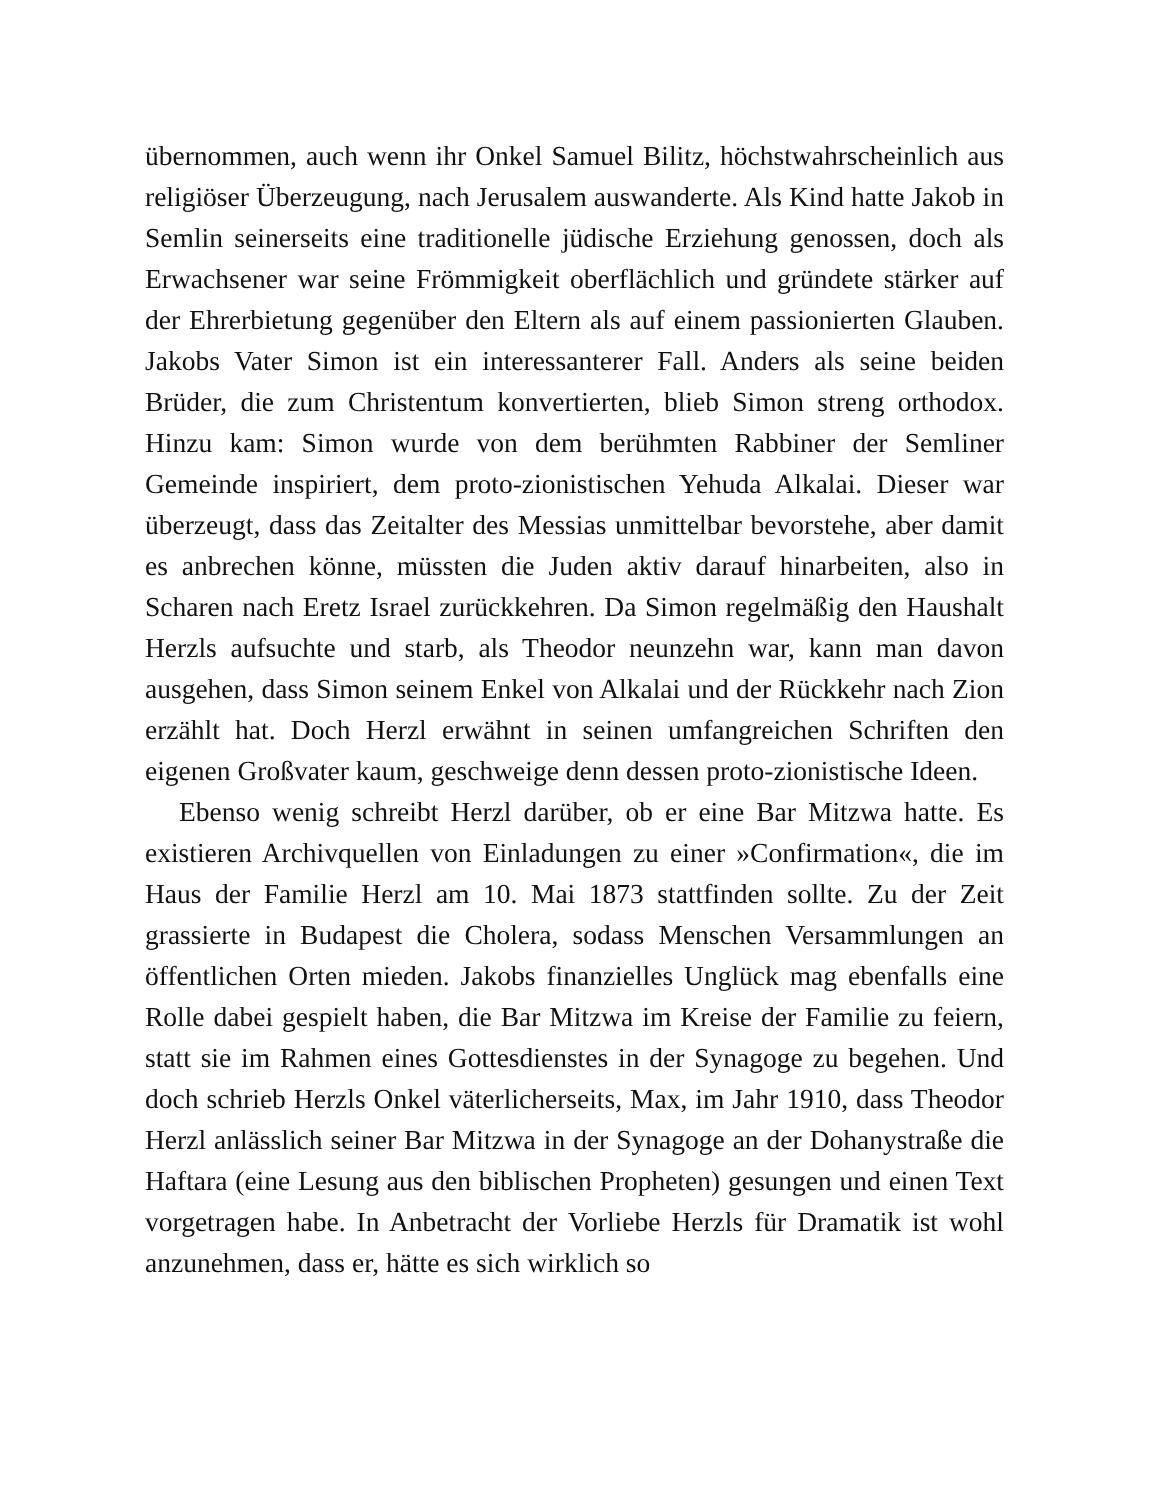übernommen, auch wenn ihr Onkel Samuel Bilitz, höchstwahrscheinlich aus religiöser Überzeugung, nach Jerusalem auswanderte. Als Kind hatte Jakob in Semlin seinerseits eine traditionelle jüdische Erziehung genossen, doch als Erwachsener war seine Frömmigkeit oberflächlich und gründete stärker auf der Ehrerbietung gegenüber den Eltern als auf einem passionierten Glauben. Jakobs Vater Simon ist ein interessanterer Fall. Anders als seine beiden Brüder, die zum Christentum konvertierten, blieb Simon streng orthodox. Hinzu kam: Simon wurde von dem berühmten Rabbiner der Semliner Gemeinde inspiriert, dem proto-zionistischen Yehuda Alkalai. Dieser war überzeugt, dass das Zeitalter des Messias unmittelbar bevorstehe, aber damit es anbrechen könne, müssten die Juden aktiv darauf hinarbeiten, also in Scharen nach Eretz Israel zurückkehren. Da Simon regelmäßig den Haushalt Herzls aufsuchte und starb, als Theodor neunzehn war, kann man davon ausgehen, dass Simon seinem Enkel von Alkalai und der Rückkehr nach Zion erzählt hat. Doch Herzl erwähnt in seinen umfangreichen Schriften den eigenen Großvater kaum, geschweige denn dessen proto-zionistische Ideen.
Ebenso wenig schreibt Herzl darüber, ob er eine Bar Mitzwa hatte. Es existieren Archivquellen von Einladungen zu einer »Confirmation«, die im Haus der Familie Herzl am 10. Mai 1873 stattfinden sollte. Zu der Zeit grassierte in Budapest die Cholera, sodass Menschen Versammlungen an öffentlichen Orten mieden. Jakobs finanzielles Unglück mag ebenfalls eine Rolle dabei gespielt haben, die Bar Mitzwa im Kreise der Familie zu feiern, statt sie im Rahmen eines Gottesdienstes in der Synagoge zu begehen. Und doch schrieb Herzls Onkel väterlicherseits, Max, im Jahr 1910, dass Theodor Herzl anlässlich seiner Bar Mitzwa in der Synagoge an der Dohanystraße die Haftara (eine Lesung aus den biblischen Propheten) gesungen und einen Text vorgetragen habe. In Anbetracht der Vorliebe Herzls für Dramatik ist wohl anzunehmen, dass er, hätte es sich wirklich so